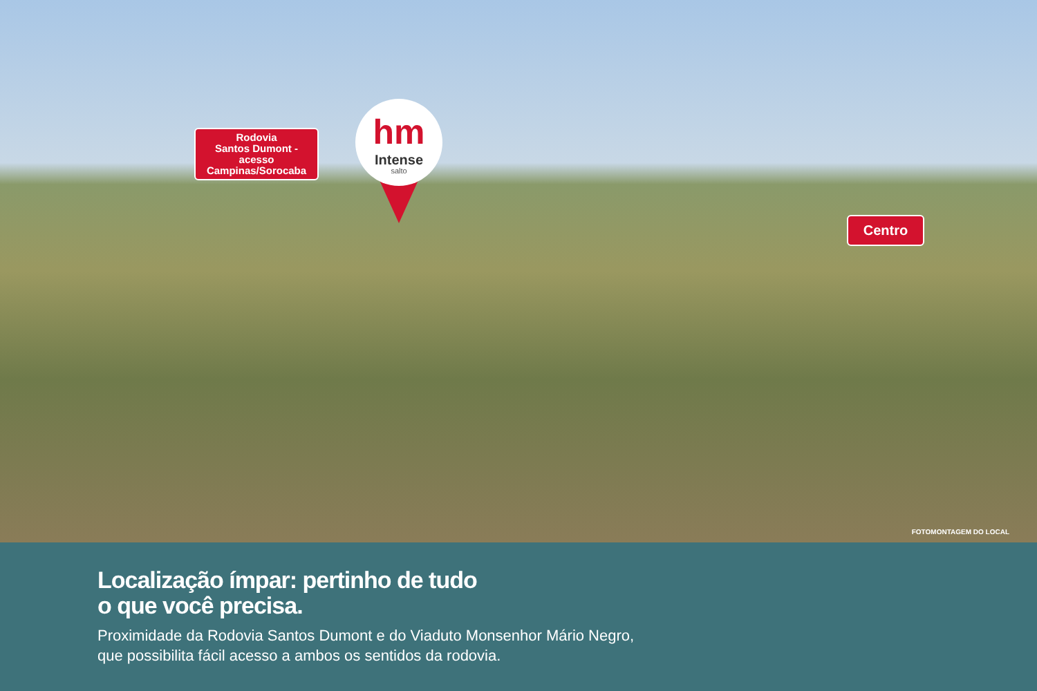Rodovia
Santos Dumont -
acesso
Campinas/Sorocaba
hm
Intense
salto
Centro
FOTOMONTAGEM DO LOCAL
Localização ímpar: pertinho de tudo
o que você precisa.
Proximidade da Rodovia Santos Dumont e do Viaduto Monsenhor Mário Negro,
que possibilita fácil acesso a ambos os sentidos da rodovia.